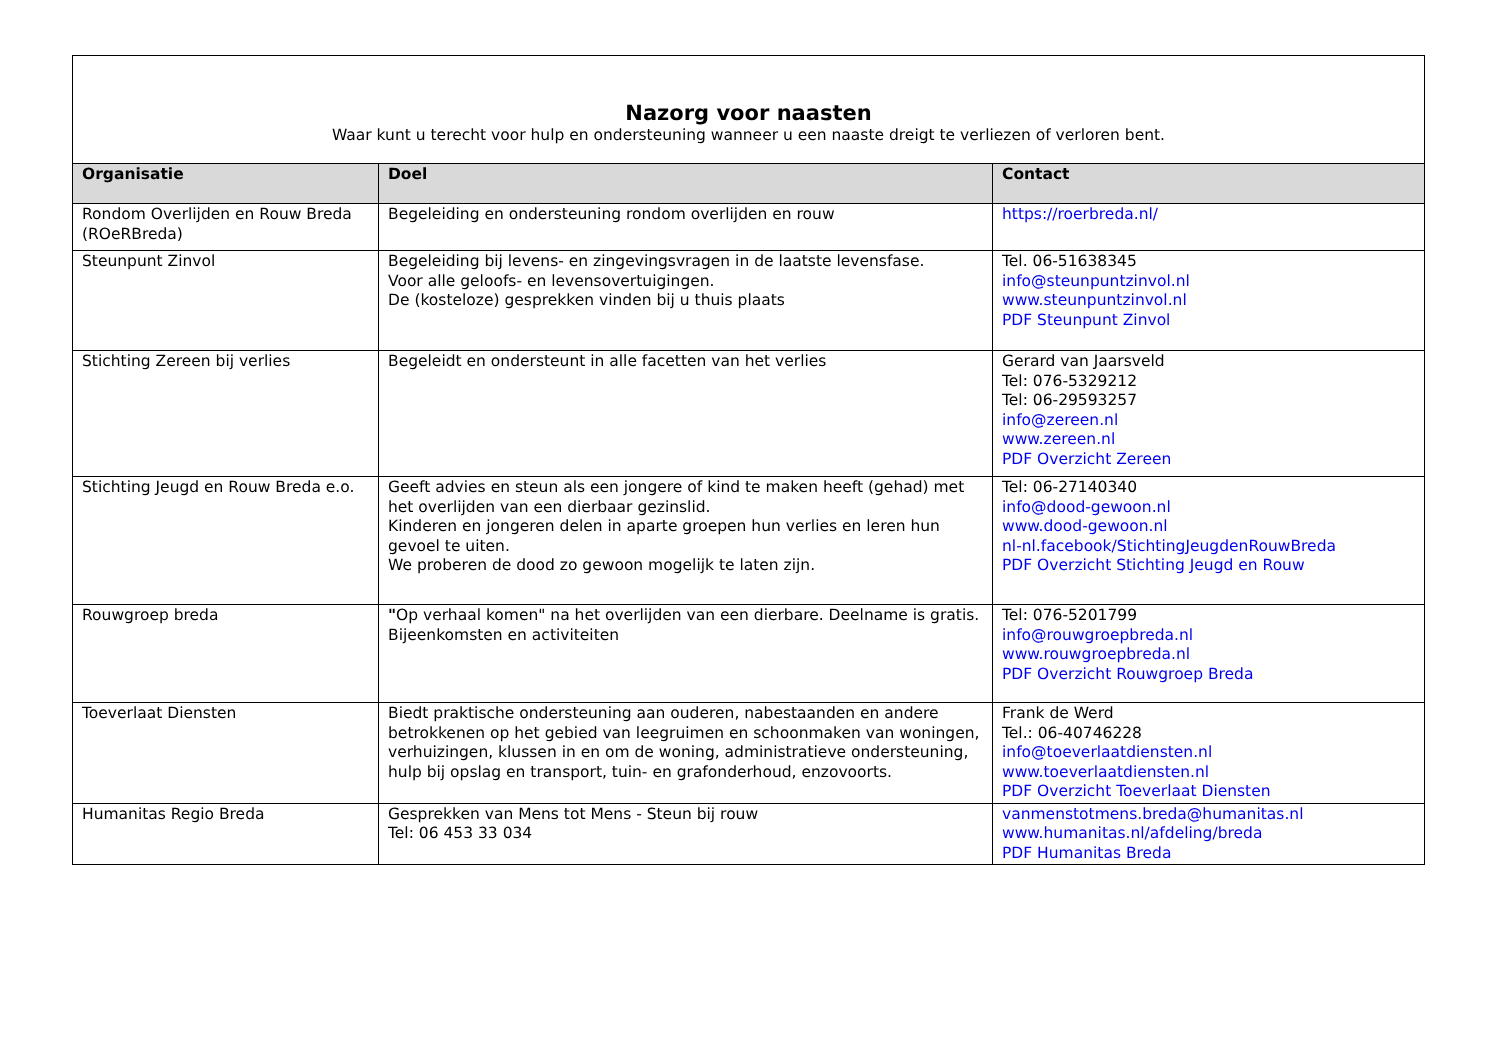| Nazorg voor naasten Waar kunt u terecht voor hulp en ondersteuning wanneer u een naaste dreigt te verliezen of verloren bent. | | |
| Organisatie | Doel | Contact |
| Rondom Overlijden en Rouw Breda (ROeRBreda) | Begeleiding en ondersteuning rondom overlijden en rouw | https://roerbreda.nl/ |
| Steunpunt Zinvol | Begeleiding bij levens- en zingevingsvragen in de laatste levensfase. Voor alle geloofs- en levensovertuigingen. De (kosteloze) gesprekken vinden bij u thuis plaats | Tel. 06-51638345 info@steunpuntzinvol.nl www.steunpuntzinvol.nl PDF Steunpunt Zinvol |
| Stichting Zereen bij verlies | Begeleidt en ondersteunt in alle facetten van het verlies | Gerard van Jaarsveld Tel: 076-5329212 Tel: 06-29593257 info@zereen.nl www.zereen.nl PDF Overzicht Zereen |
| Stichting Jeugd en Rouw Breda e.o. | Geeft advies en steun als een jongere of kind te maken heeft (gehad) met het overlijden van een dierbaar gezinslid. Kinderen en jongeren delen in aparte groepen hun verlies en leren hun gevoel te uiten. We proberen de dood zo gewoon mogelijk te laten zijn. | Tel: 06-27140340 info@dood-gewoon.nl www.dood-gewoon.nl nl-nl.facebook/StichtingJeugdenRouwBreda PDF Overzicht Stichting Jeugd en Rouw |
| Rouwgroep breda | " Op verhaal komen" na het overlijden van een dierbare. Deelname is gratis. Bijeenkomsten en activiteiten | Tel: 076-5201799 info@rouwgroepbreda.nl www.rouwgroepbreda.nl PDF Overzicht Rouwgroep Breda |
| Toeverlaat Diensten | Biedt praktische ondersteuning aan ouderen, nabestaanden en andere betrokkenen op het gebied van leegruimen en schoonmaken van woningen, verhuizingen, klussen in en om de woning, administratieve ondersteuning, hulp bij opslag en transport, tuin- en grafonderhoud, enzovoorts. | Frank de Werd Tel.: 06-40746228 info@toeverlaatdiensten.nl www.toeverlaatdiensten.nl PDF Overzicht Toeverlaat Diensten |
| Humanitas Regio Breda | Gesprekken van Mens tot Mens - Steun bij rouw Tel: 06 453 33 034 | vanmenstotmens.breda@humanitas.nl www.humanitas.nl/afdeling/breda PDF Humanitas Breda |